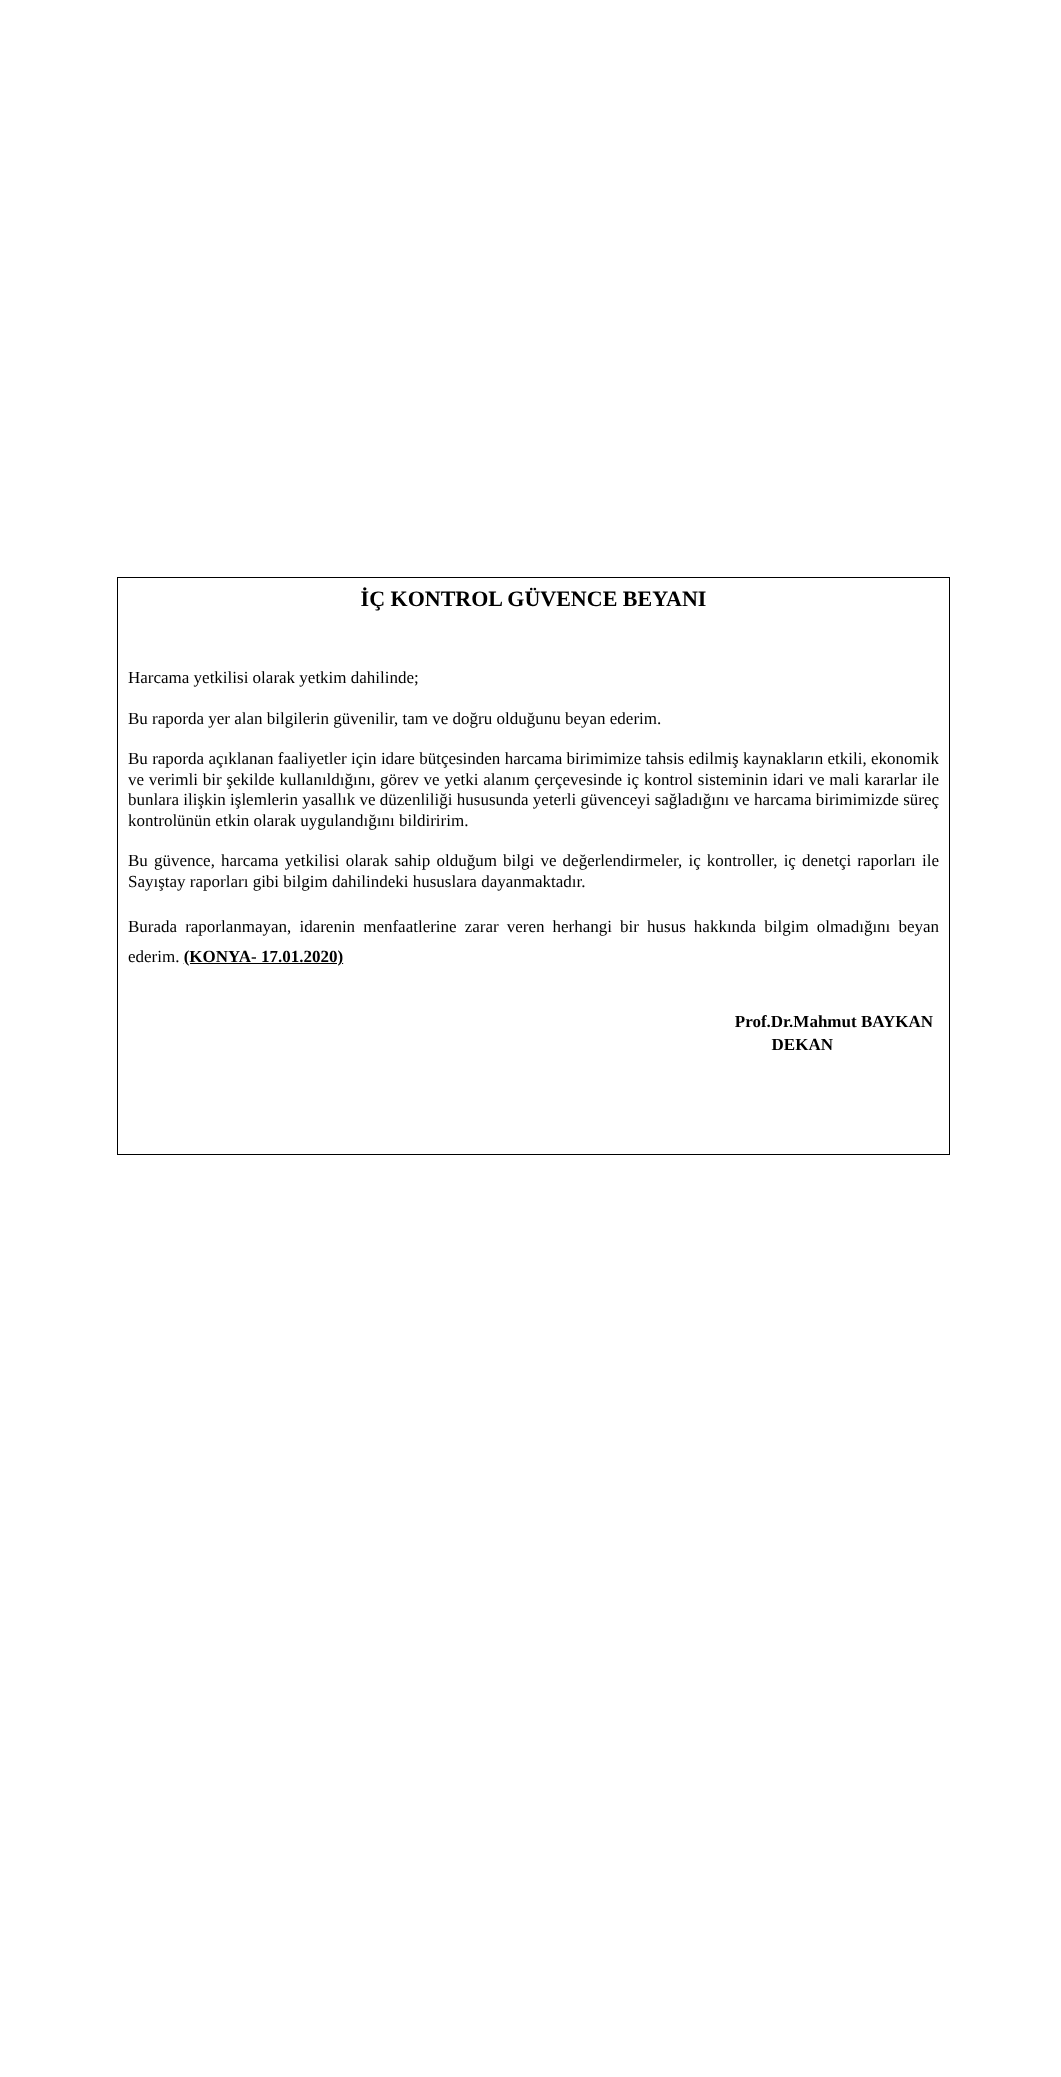İÇ KONTROL GÜVENCE BEYANI
Harcama yetkilisi olarak yetkim dahilinde;
Bu raporda yer alan bilgilerin güvenilir, tam ve doğru olduğunu beyan ederim.
Bu raporda açıklanan faaliyetler için idare bütçesinden harcama birimimize tahsis edilmiş kaynakların etkili, ekonomik ve verimli bir şekilde kullanıldığını, görev ve yetki alanım çerçevesinde iç kontrol sisteminin idari ve mali kararlar ile bunlara ilişkin işlemlerin yasallık ve düzenliliği hususunda yeterli güvenceyi sağladığını ve harcama birimimizde süreç kontrolünün etkin olarak uygulandığını bildiririm.
Bu güvence, harcama yetkilisi olarak sahip olduğum bilgi ve değerlendirmeler, iç kontroller, iç denetçi raporları ile Sayıştay raporları gibi bilgim dahilindeki hususlara dayanmaktadır.
Burada raporlanmayan, idarenin menfaatlerine zarar veren herhangi bir husus hakkında bilgim olmadığını beyan ederim. (KONYA- 17.01.2020)
Prof.Dr.Mahmut BAYKAN
DEKAN